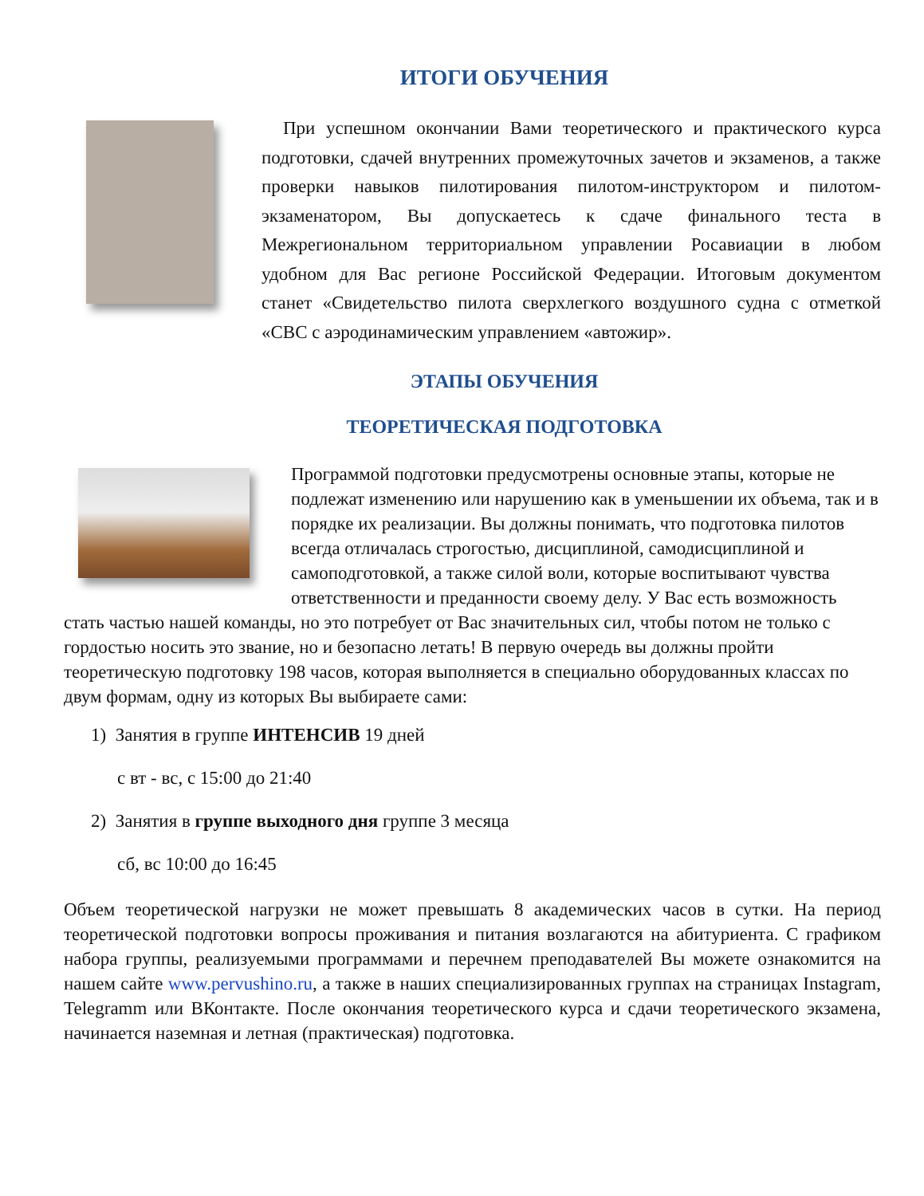ИТОГИ ОБУЧЕНИЯ
При успешном окончании Вами теоретического и практического курса подготовки, сдачей внутренних промежуточных зачетов и экзаменов, а также проверки навыков пилотирования пилотом-инструктором и пилотом-экзаменатором, Вы допускаетесь к сдаче финального теста в Межрегиональном территориальном управлении Росавиации в любом удобном для Вас регионе Российской Федерации. Итоговым документом станет «Свидетельство пилота сверхлегкого воздушного судна с отметкой «СВС с аэродинамическим управлением «автожир».
ЭТАПЫ ОБУЧЕНИЯ
ТЕОРЕТИЧЕСКАЯ ПОДГОТОВКА
Программой подготовки предусмотрены основные этапы, которые не подлежат изменению или нарушению как в уменьшении их объема, так и в порядке их реализации. Вы должны понимать, что подготовка пилотов всегда отличалась строгостью, дисциплиной, самодисциплиной и самоподготовкой, а также силой воли, которые воспитывают чувства ответственности и преданности своему делу. У Вас есть возможность стать частью нашей команды, но это потребует от Вас значительных сил, чтобы потом не только с гордостью носить это звание, но и безопасно летать! В первую очередь вы должны пройти теоретическую подготовку 198 часов, которая выполняется в специально оборудованных классах по двум формам, одну из которых Вы выбираете сами:
1) Занятия в группе ИНТЕНСИВ 19 дней
с вт - вс, с 15:00 до 21:40
2) Занятия в группе выходного дня группе 3 месяца
сб, вс 10:00 до 16:45
Объем теоретической нагрузки не может превышать 8 академических часов в сутки. На период теоретической подготовки вопросы проживания и питания возлагаются на абитуриента. С графиком набора группы, реализуемыми программами и перечнем преподавателей Вы можете ознакомится на нашем сайте www.pervushino.ru, а также в наших специализированных группах на страницах Instagram, Telegramm или ВКонтакте. После окончания теоретического курса и сдачи теоретического экзамена, начинается наземная и летная (практическая) подготовка.